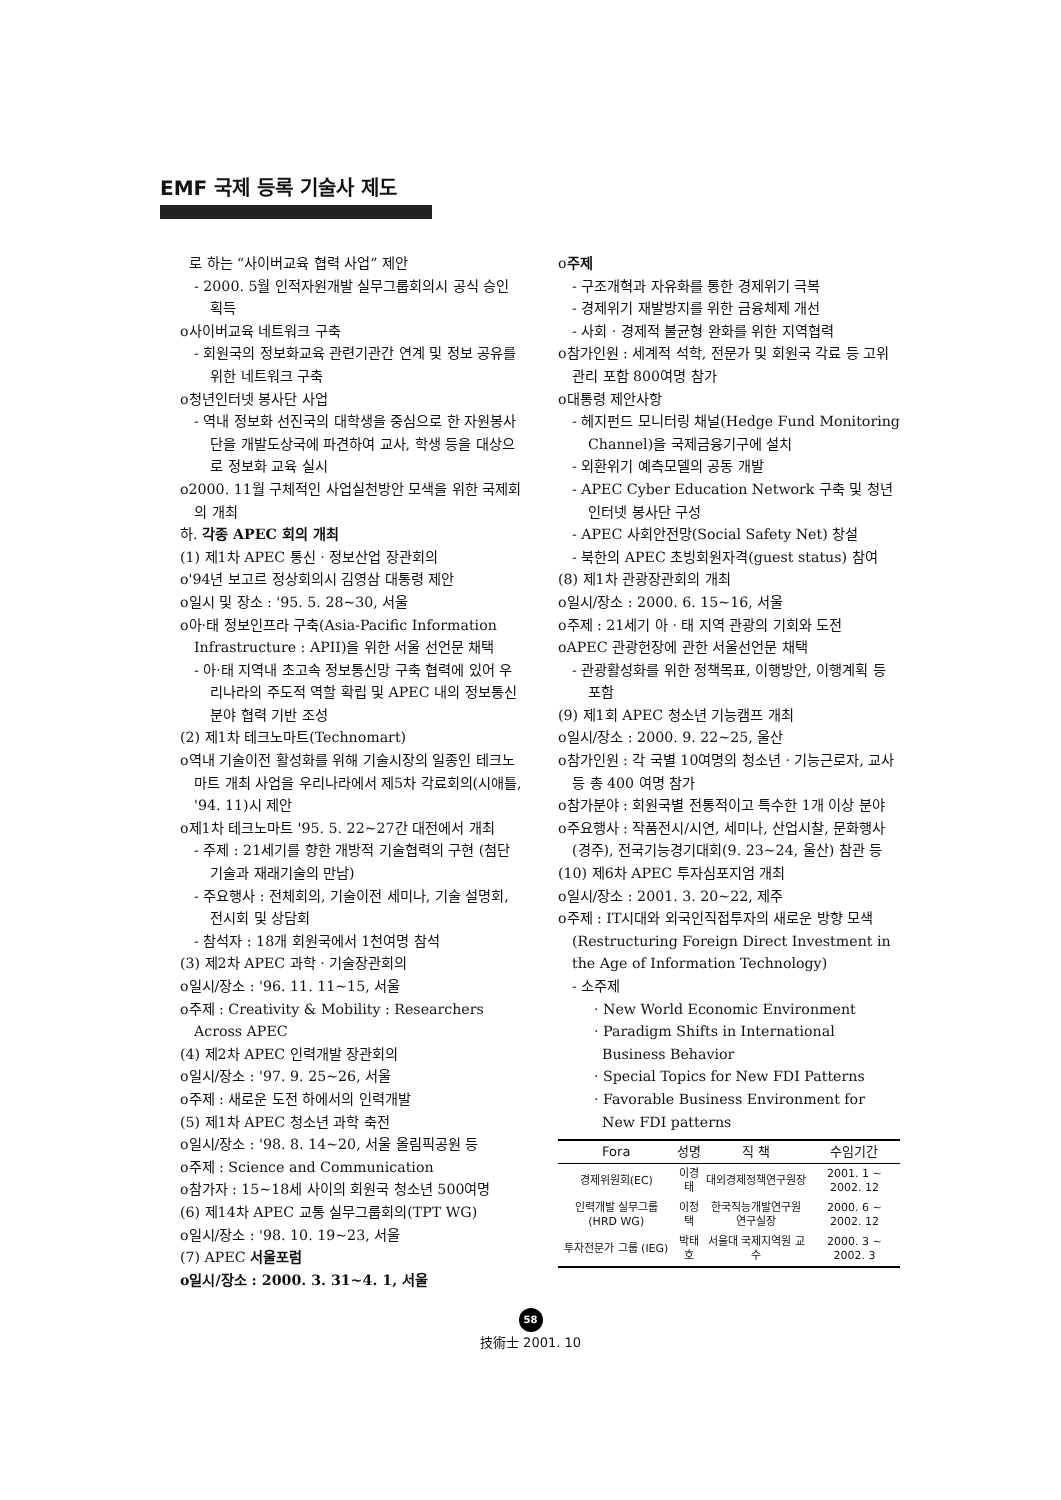EMF 국제 등록 기술사 제도
로 하는 “사이버교육 협력 사업” 제안
- 2000. 5월 인적자원개발 실무그룹회의시 공식 승인 획득
o사이버교육 네트워크 구축
- 회원국의 정보화교육 관련기관간 연계 및 정보 공유를 위한 네트워크 구축
o청년인터넷 봉사단 사업
- 역내 정보화 선진국의 대학생을 중심으로 한 자원봉사단을 개발도상국에 파견하여 교사, 학생 등을 대상으로 정보화 교육 실시
o2000. 11월 구체적인 사업실천방안 모색을 위한 국제회의 개최
하. 각종 APEC 회의 개최
(1) 제1차 APEC 통신 · 정보산업 장관회의
o'94년 보고르 정상회의시 김영삼 대통령 제안
o일시 및 장소 : '95. 5. 28~30, 서울
o아·태 정보인프라 구축(Asia-Pacific Information Infrastructure : APII)을 위한 서울 선언문 채택
- 아·태 지역내 초고속 정보통신망 구축 협력에 있어 우리나라의 주도적 역할 확립 및 APEC 내의 정보통신분야 협력 기반 조성
(2) 제1차 테크노마트(Technomart)
o역내 기술이전 활성화를 위해 기술시장의 일종인 테크노마트 개최 사업을 우리나라에서 제5차 각료회의(시애틀, '94. 11)시 제안
o제1차 테크노마트 '95. 5. 22~27간 대전에서 개최
- 주제 : 21세기를 향한 개방적 기술협력의 구현 (첨단기술과 재래기술의 만남)
- 주요행사 : 전체회의, 기술이전 세미나, 기술 설명회, 전시회 및 상담회
- 참석자 : 18개 회원국에서 1천여명 참석
(3) 제2차 APEC 과학 · 기술장관회의
o일시/장소 : '96. 11. 11~15, 서울
o주제 : Creativity & Mobility : Researchers Across APEC
(4) 제2차 APEC 인력개발 장관회의
o일시/장소 : '97. 9. 25~26, 서울
o주제 : 새로운 도전 하에서의 인력개발
(5) 제1차 APEC 청소년 과학 축전
o일시/장소 : '98. 8. 14~20, 서울 올림픽공원 등
o주제 : Science and Communication
o참가자 : 15~18세 사이의 회원국 청소년 500여명
(6) 제14차 APEC 교통 실무그룹회의(TPT WG)
o일시/장소 : '98. 10. 19~23, 서울
(7) APEC 서울포럼
o일시/장소 : 2000. 3. 31~4. 1, 서울
o주제
- 구조개혁과 자유화를 통한 경제위기 극복
- 경제위기 재발방지를 위한 금융체제 개선
- 사회 · 경제적 불균형 완화를 위한 지역협력
o참가인원 : 세계적 석학, 전문가 및 회원국 각료 등 고위관리 포함 800여명 참가
o대통령 제안사항
- 헤지펀드 모니터링 채널(Hedge Fund Monitoring Channel)을 국제금융기구에 설치
- 외환위기 예측모델의 공동 개발
- APEC Cyber Education Network 구축 및 청년인터넷 봉사단 구성
- APEC 사회안전망(Social Safety Net) 창설
- 북한의 APEC 초빙회원자격(guest status) 참여
(8) 제1차 관광장관회의 개최
o일시/장소 : 2000. 6. 15~16, 서울
o주제 : 21세기 아 · 태 지역 관광의 기회와 도전
oAPEC 관광헌장에 관한 서울선언문 채택
- 관광활성화를 위한 정책목표, 이행방안, 이행계획 등 포함
(9) 제1회 APEC 청소년 기능캠프 개최
o일시/장소 : 2000. 9. 22~25, 울산
o참가인원 : 각 국별 10여명의 청소년 · 기능근로자, 교사 등 총 400 여명 참가
o참가분야 : 회원국별 전통적이고 특수한 1개 이상 분야
o주요행사 : 작품전시/시연, 세미나, 산업시찰, 문화행사(경주), 전국기능경기대회(9. 23~24, 울산) 참관 등
(10) 제6차 APEC 투자심포지엄 개최
o일시/장소 : 2001. 3. 20~22, 제주
o주제 : IT시대와 외국인직접투자의 새로운 방향 모색(Restructuring Foreign Direct Investment in the Age of Information Technology)
- 소주제
· New World Economic Environment
· Paradigm Shifts in International Business Behavior
· Special Topics for New FDI Patterns
· Favorable Business Environment for New FDI patterns
| Fora | 성명 | 직 책 | 수임기간 |
| --- | --- | --- | --- |
| 경제위원회(EC) | 이경태 | 대외경제정책연구원장 | 2001. 1 ~ 2002. 12 |
| 인력개발 실무그룹 (HRD WG) | 이정택 | 한국직능개발연구원 연구실장 | 2000. 6 ~ 2002. 12 |
| 투자전문가 그룹 (IEG) | 박태호 | 서울대 국제지역원 교수 | 2000. 3 ~ 2002. 3 |
58
技術士 2001. 10